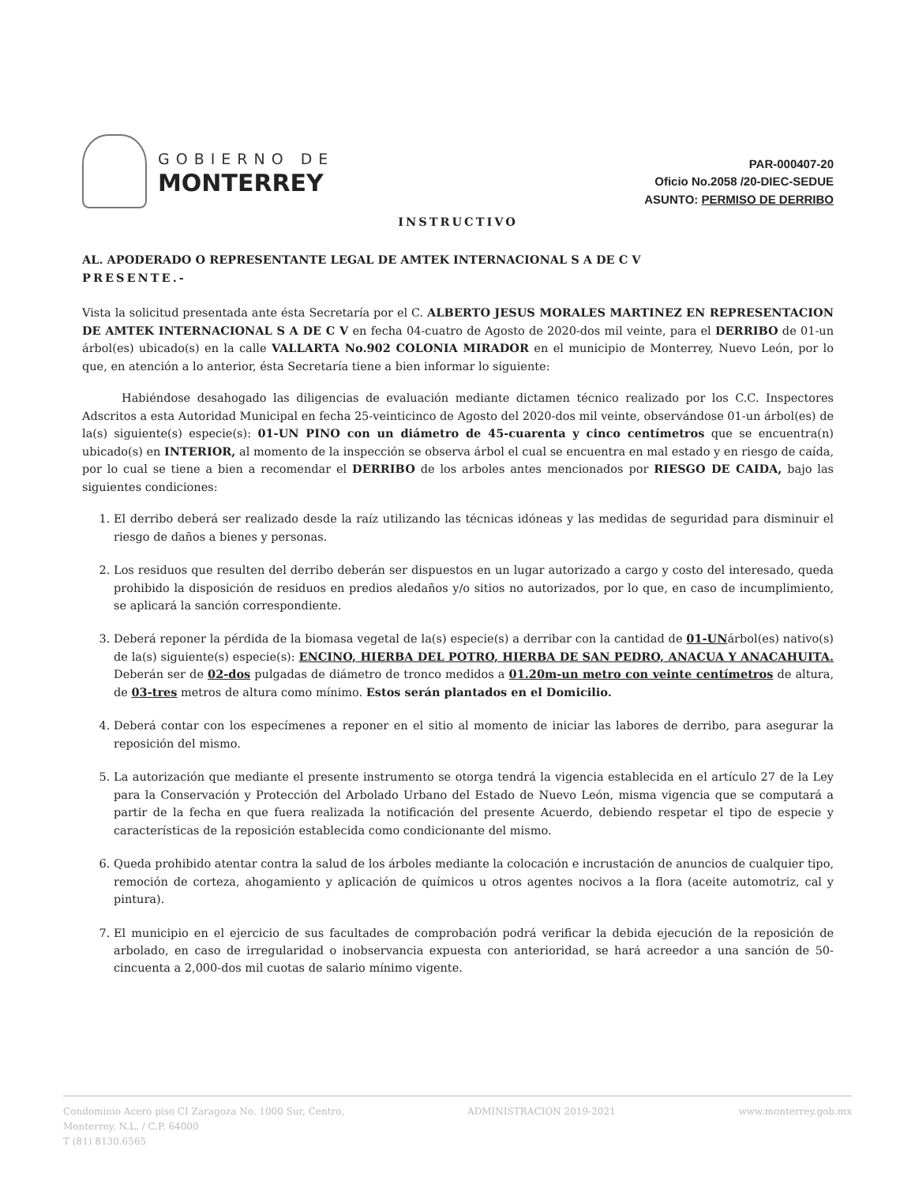GOBIERNO DE
MONTERREY
PAR-000407-20
Oficio No.2058 /20-DIEC-SEDUE
ASUNTO: PERMISO DE DERRIBO
INSTRUCTIVO
AL. APODERADO O REPRESENTANTE LEGAL DE AMTEK INTERNACIONAL S A DE C V
PRESENTE.-
Vista la solicitud presentada ante ésta Secretaría por el C. ALBERTO JESUS MORALES MARTINEZ EN REPRESENTACION DE AMTEK INTERNACIONAL S A DE C V en fecha 04-cuatro de Agosto de 2020-dos mil veinte, para el DERRIBO de 01-un árbol(es) ubicado(s) en la calle VALLARTA No.902 COLONIA MIRADOR en el municipio de Monterrey, Nuevo León, por lo que, en atención a lo anterior, ésta Secretaría tiene a bien informar lo siguiente:
Habiéndose desahogado las diligencias de evaluación mediante dictamen técnico realizado por los C.C. Inspectores Adscritos a esta Autoridad Municipal en fecha 25-veinticinco de Agosto del 2020-dos mil veinte, observándose 01-un árbol(es) de la(s) siguiente(s) especie(s): 01-UN PINO con un diámetro de 45-cuarenta y cinco centímetros que se encuentra(n) ubicado(s) en INTERIOR, al momento de la inspección se observa árbol el cual se encuentra en mal estado y en riesgo de caída, por lo cual se tiene a bien a recomendar el DERRIBO de los arboles antes mencionados por RIESGO DE CAIDA, bajo las siguientes condiciones:
1. El derribo deberá ser realizado desde la raíz utilizando las técnicas idóneas y las medidas de seguridad para disminuir el riesgo de daños a bienes y personas.
2. Los residuos que resulten del derribo deberán ser dispuestos en un lugar autorizado a cargo y costo del interesado, queda prohibido la disposición de residuos en predios aledaños y/o sitios no autorizados, por lo que, en caso de incumplimiento, se aplicará la sanción correspondiente.
3. Deberá reponer la pérdida de la biomasa vegetal de la(s) especie(s) a derribar con la cantidad de 01-UNárbol(es) nativo(s) de la(s) siguiente(s) especie(s): ENCINO, HIERBA DEL POTRO, HIERBA DE SAN PEDRO, ANACUA Y ANACAHUITA. Deberán ser de 02-dos pulgadas de diámetro de tronco medidos a 01.20m-un metro con veinte centímetros de altura, de 03-tres metros de altura como mínimo. Estos serán plantados en el Domicilio.
4. Deberá contar con los especímenes a reponer en el sitio al momento de iniciar las labores de derribo, para asegurar la reposición del mismo.
5. La autorización que mediante el presente instrumento se otorga tendrá la vigencia establecida en el artículo 27 de la Ley para la Conservación y Protección del Arbolado Urbano del Estado de Nuevo León, misma vigencia que se computará a partir de la fecha en que fuera realizada la notificación del presente Acuerdo, debiendo respetar el tipo de especie y características de la reposición establecida como condicionante del mismo.
6. Queda prohibido atentar contra la salud de los árboles mediante la colocación e incrustación de anuncios de cualquier tipo, remoción de corteza, ahogamiento y aplicación de químicos u otros agentes nocivos a la flora (aceite automotriz, cal y pintura).
7. El municipio en el ejercicio de sus facultades de comprobación podrá verificar la debida ejecución de la reposición de arbolado, en caso de irregularidad o inobservancia expuesta con anterioridad, se hará acreedor a una sanción de 50-cincuenta a 2,000-dos mil cuotas de salario mínimo vigente.
Condominio Acero piso CI Zaragoza No. 1000 Sur, Centro,
Monterrey, N.L. / C.P. 64000
T (81) 8130.6565
ADMINISTRACION 2019-2021 www.monterrey.gob.mx